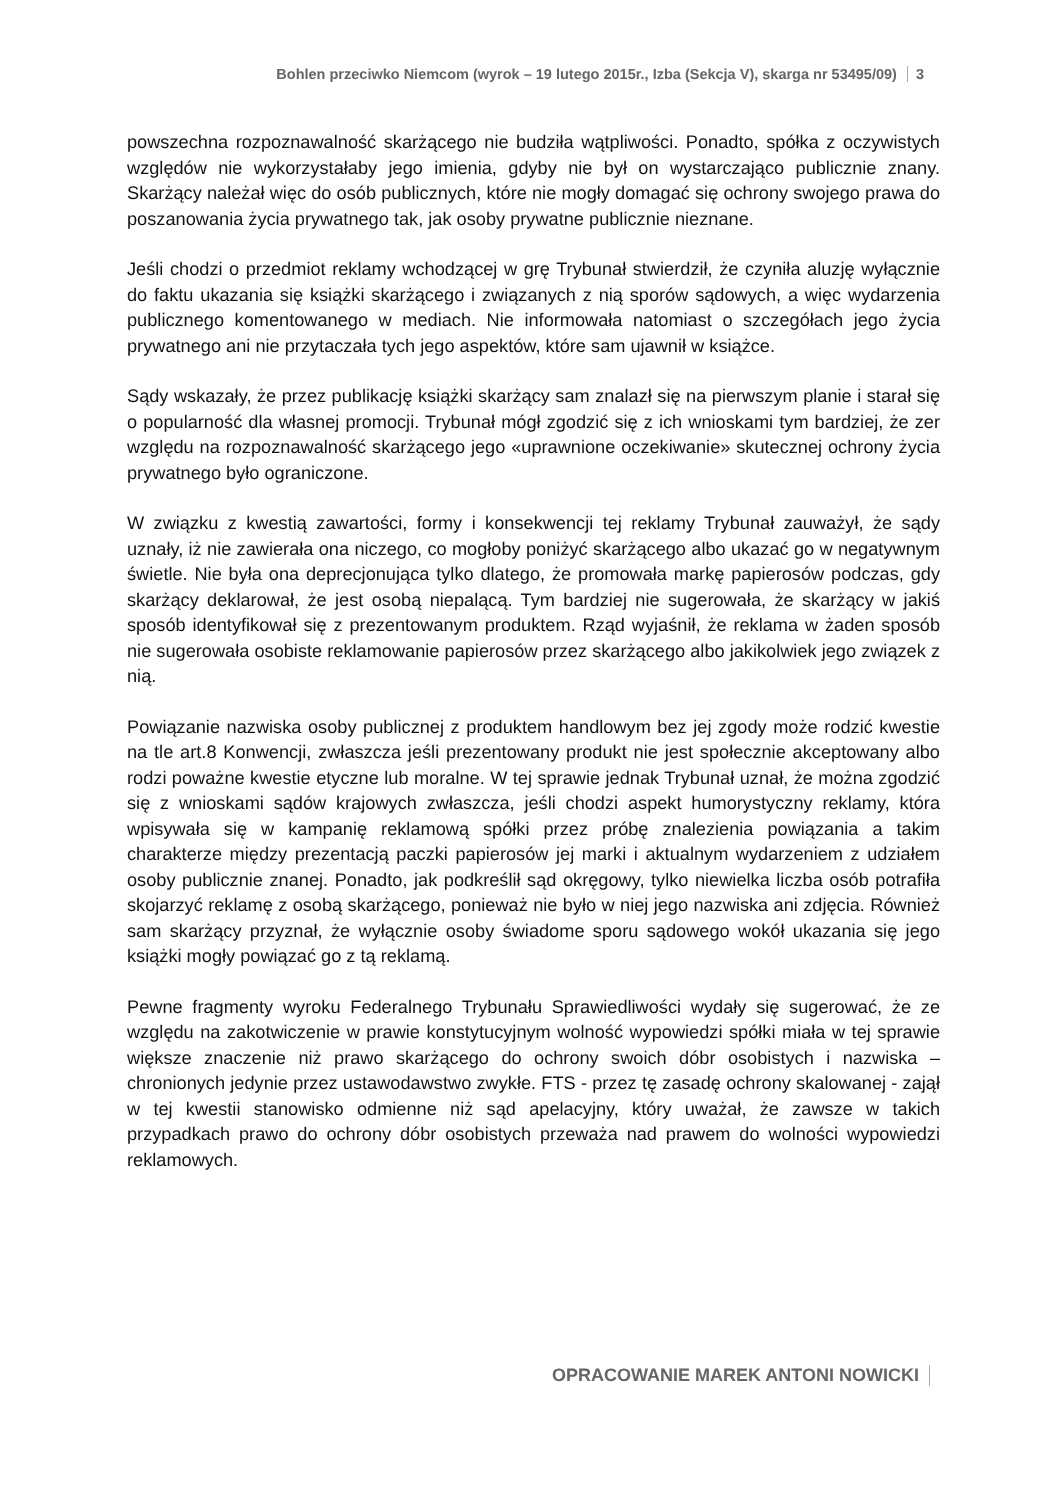Bohlen przeciwko Niemcom (wyrok – 19 lutego 2015r., Izba (Sekcja V), skarga nr 53495/09) 3
powszechna rozpoznawalność skarżącego nie budziła wątpliwości. Ponadto, spółka z oczywistych względów nie wykorzystałaby jego imienia, gdyby nie był on wystarczająco publicznie znany. Skarżący należał więc do osób publicznych, które nie mogły domagać się ochrony swojego prawa do poszanowania życia prywatnego tak, jak osoby prywatne publicznie nieznane.
Jeśli chodzi o przedmiot reklamy wchodzącej w grę Trybunał stwierdził, że czyniła aluzję wyłącznie do faktu ukazania się książki skarżącego i związanych z nią sporów sądowych, a więc wydarzenia publicznego komentowanego w mediach. Nie informowała natomiast o szczegółach jego życia prywatnego ani nie przytaczała tych jego aspektów, które sam ujawnił w książce.
Sądy wskazały, że przez publikację książki skarżący sam znalazł się na pierwszym planie i starał się o popularność dla własnej promocji. Trybunał mógł zgodzić się z ich wnioskami tym bardziej, że zer względu na rozpoznawalność skarżącego jego «uprawnione oczekiwanie» skutecznej ochrony życia prywatnego było ograniczone.
W związku z kwestią zawartości, formy i konsekwencji tej reklamy Trybunał zauważył, że sądy uznały, iż nie zawierała ona niczego, co mogłoby poniżyć skarżącego albo ukazać go w negatywnym świetle. Nie była ona deprecjonująca tylko dlatego, że promowała markę papierosów podczas, gdy skarżący deklarował, że jest osobą niepalącą. Tym bardziej nie sugerowała, że skarżący w jakiś sposób identyfikował się z prezentowanym produktem. Rząd wyjaśnił, że reklama w żaden sposób nie sugerowała osobiste reklamowanie papierosów przez skarżącego albo jakikolwiek jego związek z nią.
Powiązanie nazwiska osoby publicznej z produktem handlowym bez jej zgody może rodzić kwestie na tle art.8 Konwencji, zwłaszcza jeśli prezentowany produkt nie jest społecznie akceptowany albo rodzi poważne kwestie etyczne lub moralne. W tej sprawie jednak Trybunał uznał, że można zgodzić się z wnioskami sądów krajowych zwłaszcza, jeśli chodzi aspekt humorystyczny reklamy, która wpisywała się w kampanię reklamową spółki przez próbę znalezienia powiązania a takim charakterze między prezentacją paczki papierosów jej marki i aktualnym wydarzeniem z udziałem osoby publicznie znanej. Ponadto, jak podkreślił sąd okręgowy, tylko niewielka liczba osób potrafiła skojarzyć reklamę z osobą skarżącego, ponieważ nie było w niej jego nazwiska ani zdjęcia. Również sam skarżący przyznał, że wyłącznie osoby świadome sporu sądowego wokół ukazania się jego książki mogły powiązać go z tą reklamą.
Pewne fragmenty wyroku Federalnego Trybunału Sprawiedliwości wydały się sugerować, że ze względu na zakotwiczenie w prawie konstytucyjnym wolność wypowiedzi spółki miała w tej sprawie większe znaczenie niż prawo skarżącego do ochrony swoich dóbr osobistych i nazwiska – chronionych jedynie przez ustawodawstwo zwykłe. FTS - przez tę zasadę ochrony skalowanej - zajął w tej kwestii stanowisko odmienne niż sąd apelacyjny, który uważał, że zawsze w takich przypadkach prawo do ochrony dóbr osobistych przeważa nad prawem do wolności wypowiedzi reklamowych.
OPRACOWANIE MAREK ANTONI NOWICKI